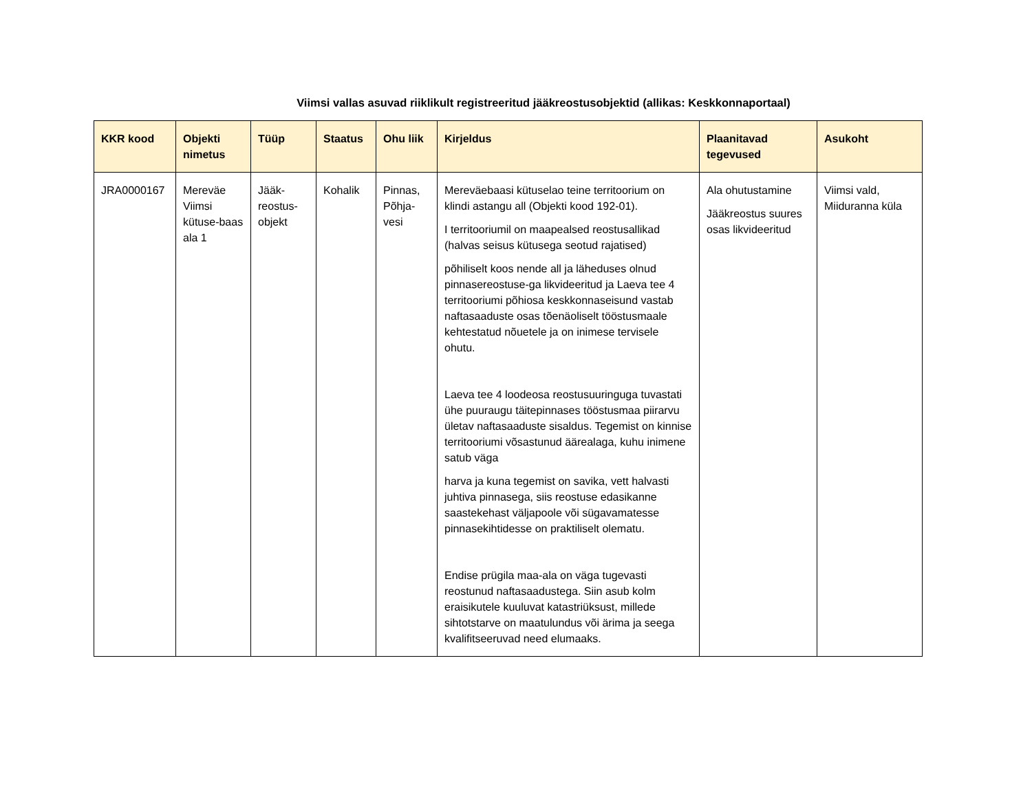Viimsi vallas asuvad riiklikult registreeritud jääkreostusobjektid (allikas: Keskkonnaportaal)
| KKR kood | Objekti nimetus | Tüüp | Staatus | Ohu liik | Kirjeldus | Plaanitavad tegevused | Asukoht |
| --- | --- | --- | --- | --- | --- | --- | --- |
| JRA0000167 | Mereväe Viimsi kütuse-baas ala 1 | Jääk-reostus-objekt | Kohalik | Pinnas, Põhja-vesi | Mereväebaasi kütuselao teine territoorium on klindi astangu all (Objekti kood 192-01). I territooriumil on maapealsed reostusallikad (halvas seisus kütusega seotud rajatised) põhiliselt koos nende all ja läheduses olnud pinnasereostuse-ga likvideeritud ja Laeva tee 4 territooriumi põhiosa keskkonnaseisund vastab naftasaaduste osas tõenäoliselt tööstusmaale kehtestatud nõuetele ja on inimese tervisele ohutu. Laeva tee 4 loodeosa reostusuuringuga tuvastati ühe puuraugu täitepinnases tööstusmaa piirarvu ületav naftasaaduste sisaldus. Tegemist on kinnise territooriumi võsastunud äärealaga, kuhu inimene satub väga harva ja kuna tegemist on savika, vett halvasti juhtiva pinnasega, siis reostuse edasikanne saastekehast väljapoole või sügavamatesse pinnasekihtidesse on praktiliselt olematu. Endise prügila maa-ala on väga tugevasti reostunud naftasaadustega. Siin asub kolm eraisikutele kuuluvat katastriüksust, millede sihtotstarve on maatulundus või ärima ja seega kvalifitseeruvad need elumaaks. | Ala ohutustamine Jääkreostus suures osas likvideeritud | Viimsi vald, Miiduranna küla |